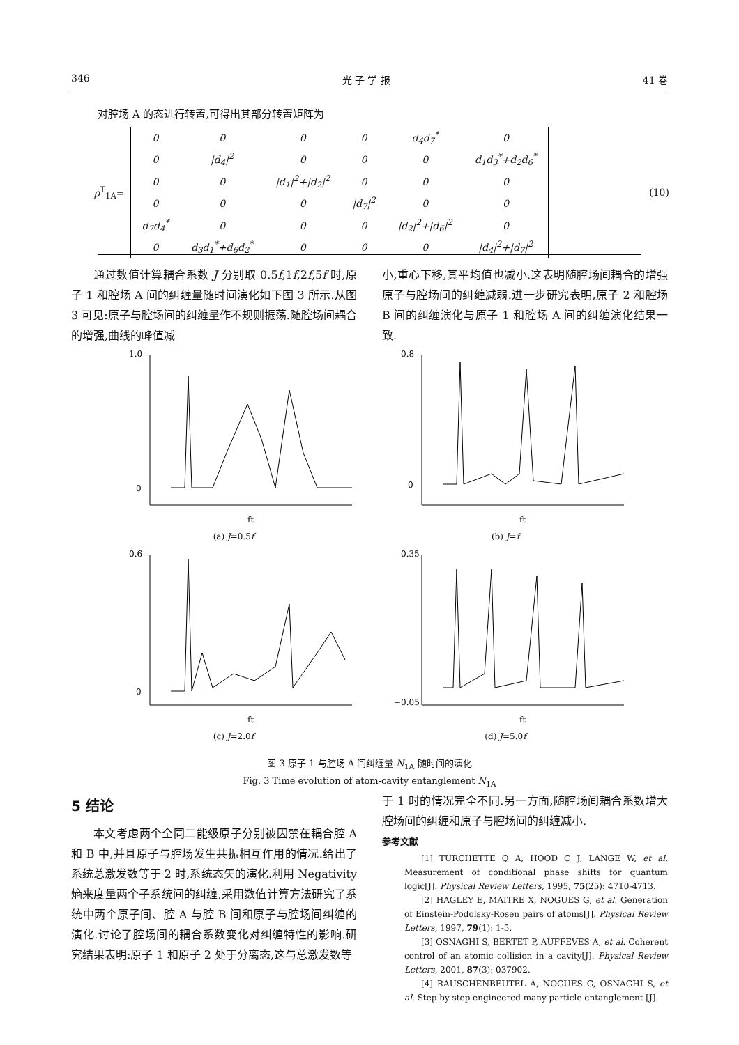346 光 子 学 报 41 卷
对腔场 A 的态进行转置,可得出其部分转置矩阵为
ρ<sup>T</sup><sub>1A</sub>=
| 0 | 0 | 0 | 0 | d<sub>4</sub>d<sub>7</sub><sup>*</sup> | 0 |
| 0 | /d<sub>4</sub>/<sup>2</sup> | 0 | 0 | 0 | d<sub>1</sub>d<sub>3</sub><sup>*</sup>+d<sub>2</sub>d<sub>6</sub><sup>*</sup> |
| 0 | 0 | /d<sub>1</sub>/<sup>2</sup>+/d<sub>2</sub>/<sup>2</sup> | 0 | 0 | 0 |
| 0 | 0 | 0 | /d<sub>7</sub>/<sup>2</sup> | 0 | 0 |
| d<sub>7</sub>d<sub>4</sub><sup>*</sup> | 0 | 0 | 0 | /d<sub>2</sub>/<sup>2</sup>+/d<sub>6</sub>/<sup>2</sup> | 0 |
| 0 | d<sub>3</sub>d<sub>1</sub><sup>*</sup>+d<sub>6</sub>d<sub>2</sub><sup>*</sup> | 0 | 0 | 0 | /d<sub>4</sub>/<sup>2</sup>+/d<sub>7</sub>/<sup>2</sup> |
(10)
通过数值计算耦合系数 J 分别取 0.5f,1f,2f,5f 时,原子 1 和腔场 A 间的纠缠量随时间演化如下图 3 所示.从图 3 可见:原子与腔场间的纠缠量作不规则振荡.随腔场间耦合的增强,曲线的峰值减
小,重心下移,其平均值也减小.这表明随腔场间耦合的增强原子与腔场间的纠缠减弱.进一步研究表明,原子 2 和腔场 B 间的纠缠演化与原子 1 和腔场 A 间的纠缠演化结果一致.
1.0
0
ft
(a) J=0.5f
0.8
0
ft
(b) J=f
0.6
0
ft
(c) J=2.0f
0.35
−0.05
ft
(d) J=5.0f
图 3 原子 1 与腔场 A 间纠缠量 N<sub>1A</sub> 随时间的演化
Fig. 3 Time evolution of atom-cavity entanglement N<sub>1A</sub>
5 结论
本文考虑两个全同二能级原子分别被囚禁在耦合腔 A 和 B 中,并且原子与腔场发生共振相互作用的情况.给出了系统总激发数等于 2 时,系统态矢的演化.利用 Negativity 熵来度量两个子系统间的纠缠,采用数值计算方法研究了系统中两个原子间、腔 A 与腔 B 间和原子与腔场间纠缠的演化.讨论了腔场间的耦合系数变化对纠缠特性的影响.研究结果表明:原子 1 和原子 2 处于分离态,这与总激发数等
于 1 时的情况完全不同.另一方面,随腔场间耦合系数增大腔场间的纠缠和原子与腔场间的纠缠减小.
参考文献
[1] TURCHETTE Q A, HOOD C J, LANGE W, et al. Measurement of conditional phase shifts for quantum logic[J]. Physical Review Letters, 1995, 75(25): 4710-4713.
[2] HAGLEY E, MAITRE X, NOGUES G, et al. Generation of Einstein-Podolsky-Rosen pairs of atoms[J]. Physical Review Letters, 1997, 79(1): 1-5.
[3] OSNAGHI S, BERTET P, AUFFEVES A, et al. Coherent control of an atomic collision in a cavity[J]. Physical Review Letters, 2001, 87(3): 037902.
[4] RAUSCHENBEUTEL A, NOGUES G, OSNAGHI S, et al. Step by step engineered many particle entanglement [J].